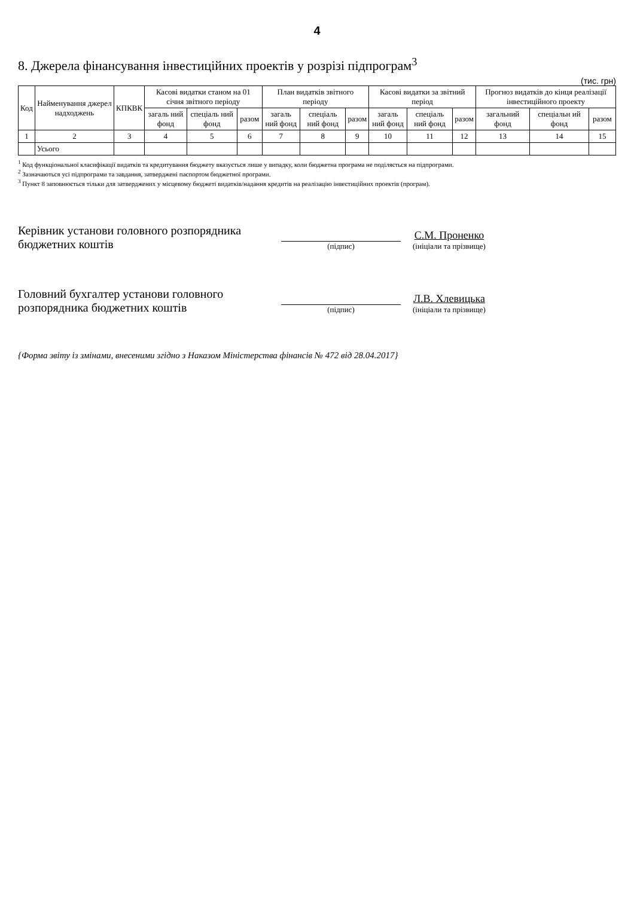4
8. Джерела фінансування інвестиційних проектів у розрізі підпрограм<sup>3</sup>
(тис. грн)
| Код | Найменування джерел надходжень | КПКВК | Касові видатки станом на 01 січня звітного періоду | | | План видатків звітного періоду | | | Касові видатки за звітний період | | | Прогноз видатків до кінця реалізації інвестиційного проекту | | |
| --- | --- | --- | --- | --- | --- | --- | --- | --- | --- | --- | --- | --- | --- | --- |
| | | | загаль ний фонд | спеціаль ний фонд | разом | загаль ний фонд | спеціаль ний фонд | разом | загаль ний фонд | спеціаль ний фонд | разом | загальний фонд | спеціальн ий фонд | разом |
| 1 | 2 | 3 | 4 | 5 | 6 | 7 | 8 | 9 | 10 | 11 | 12 | 13 | 14 | 15 |
| | Усього | | | | | | | | | | | | | |
<sup>1</sup> Код функціональної класифікації видатків та кредитування бюджету вказується лише у випадку, коли бюджетна програма не поділяється на підпрограми.
<sup>2</sup> Зазначаються усі підпрограми та завдання, затверджені паспортом бюджетної програми.
<sup>3</sup> Пункт 8 заповнюється тільки для затверджених у місцевому бюджеті видатків/надання кредитів на реалізацію інвестиційних проектів (програм).
Керівник установи головного розпорядника бюджетних коштів
(підпис)
С.М. Проненко
(ініціали та прізвище)
Головний бухгалтер установи головного розпорядника бюджетних коштів
(підпис)
Л.В. Хлевицька
(ініціали та прізвище)
{Форма звіту із змінами, внесеними згідно з Наказом Міністерства фінансів № 472 від 28.04.2017}